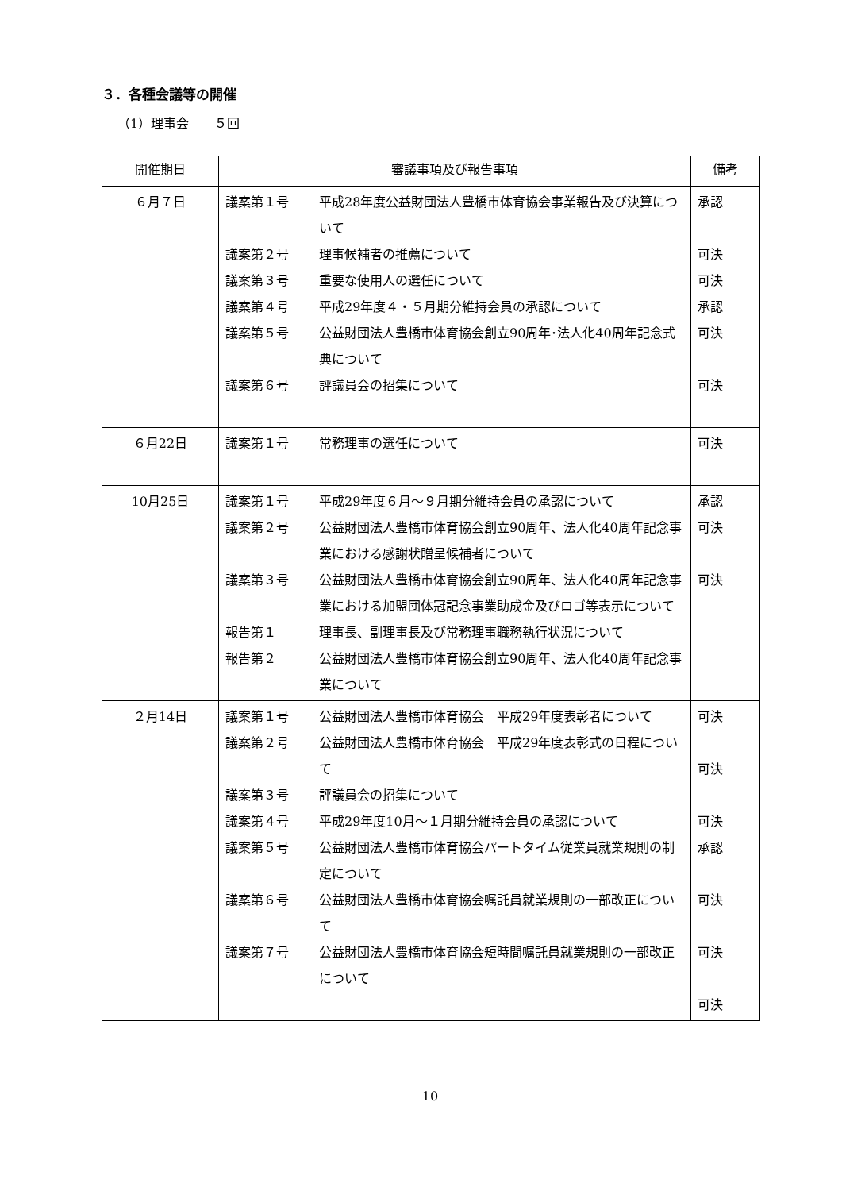３．各種会議等の開催
（1）理事会　　５回
| 開催期日 | 審議事項及び報告事項 | 備考 |
| --- | --- | --- |
| ６月７日 | 議案第１号 平成28年度公益財団法人豊橋市体育協会事業報告及び決算について 議案第２号 理事候補者の推薦について 議案第３号 重要な使用人の選任について 議案第４号 平成29年度４・５月期分維持会員の承認について 議案第５号 公益財団法人豊橋市体育協会創立90周年･法人化40周年記念式典について 議案第６号 評議員会の招集について | 承認 可決 可決 承認 可決 可決 |
| ６月22日 | 議案第１号 常務理事の選任について | 可決 |
| 10月25日 | 議案第１号 平成29年度６月～９月期分維持会員の承認について 議案第２号 公益財団法人豊橋市体育協会創立90周年、法人化40周年記念事業における感謝状贈呈候補者について 議案第３号 公益財団法人豊橋市体育協会創立90周年、法人化40周年記念事業における加盟団体冠記念事業助成金及びロゴ等表示について 報告第１ 理事長、副理事長及び常務理事職務執行状況について 報告第２ 公益財団法人豊橋市体育協会創立90周年、法人化40周年記念事業について | 承認 可決 可決 |
| ２月14日 | 議案第１号 公益財団法人豊橋市体育協会 平成29年度表彰者について 議案第２号 公益財団法人豊橋市体育協会 平成29年度表彰式の日程について 議案第３号 評議員会の招集について 議案第４号 平成29年度10月～１月期分維持会員の承認について 議案第５号 公益財団法人豊橋市体育協会パートタイム従業員就業規則の制定について 議案第６号 公益財団法人豊橋市体育協会嘱託員就業規則の一部改正について 議案第７号 公益財団法人豊橋市体育協会短時間嘱託員就業規則の一部改正について | 可決 可決 可決 承認 可決 可決 可決 |
10